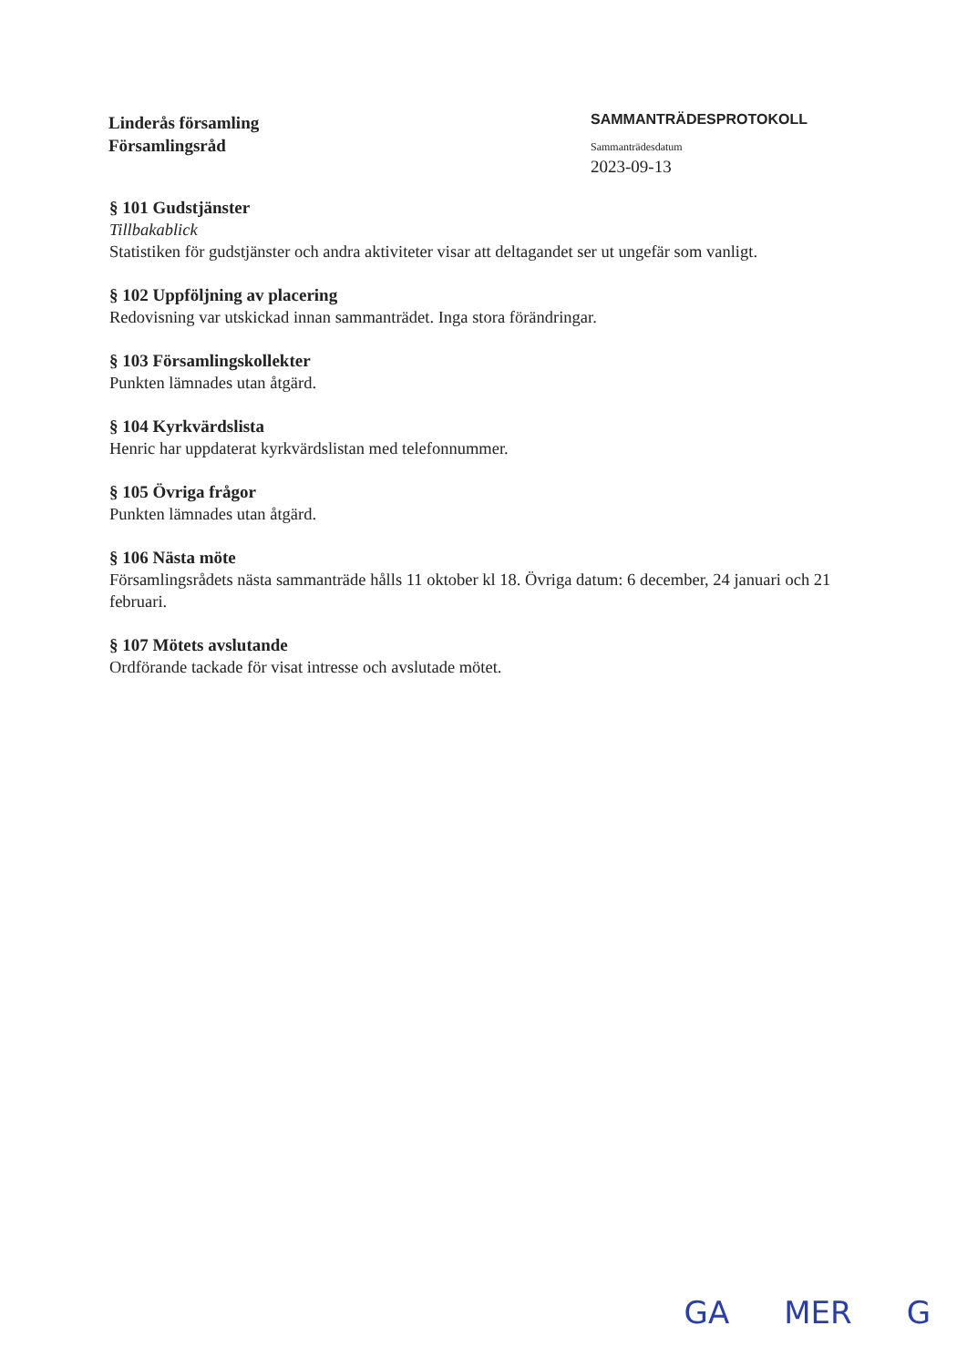Linderås församling
Församlingsråd
SAMMANTRÄDESPROTOKOLL
Sammanträdesdatum
2023-09-13
§ 101 Gudstjänster
Tillbakablick
Statistiken för gudstjänster och andra aktiviteter visar att deltagandet ser ut ungefär som vanligt.
§ 102 Uppföljning av placering
Redovisning var utskickad innan sammanträdet. Inga stora förändringar.
§ 103 Församlingskollekter
Punkten lämnades utan åtgärd.
§ 104 Kyrkvärdslista
Henric har uppdaterat kyrkvärdslistan med telefonnummer.
§ 105 Övriga frågor
Punkten lämnades utan åtgärd.
§ 106 Nästa möte
Församlingsrådets nästa sammanträde hålls 11 oktober kl 18. Övriga datum: 6 december, 24 januari och 21 februari.
§ 107 Mötets avslutande
Ordförande tackade för visat intresse och avslutade mötet.
GA MER G